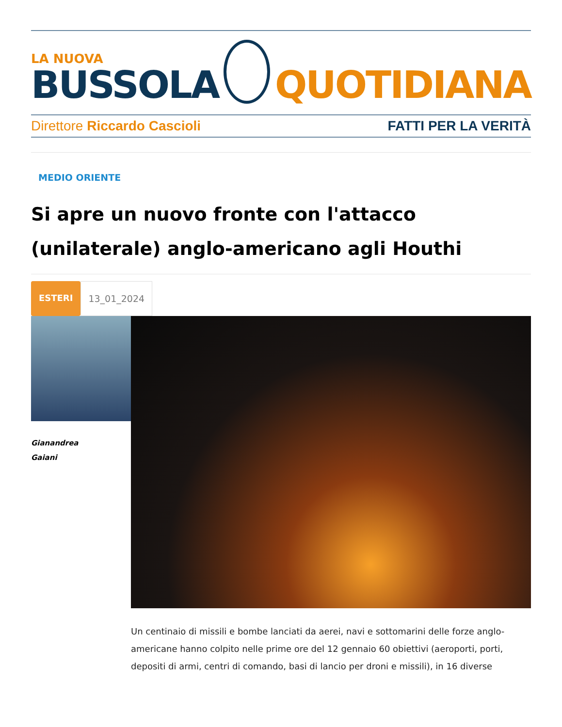LA NUOVA
BUSSOLA
QUOTIDIANA
Direttore Riccardo Cascioli FATTI PER LA VERITÀ
MEDIO ORIENTE
Si apre un nuovo fronte con l'attacco (unilaterale) anglo-americano agli Houthi
ESTERI 13_01_2024
Gianandrea
Gaiani
Un centinaio di missili e bombe lanciati da aerei, navi e sottomarini delle forze anglo-americane hanno colpito nelle prime ore del 12 gennaio 60 obiettivi (aeroporti, porti, depositi di armi, centri di comando, basi di lancio per droni e missili), in 16 diverse